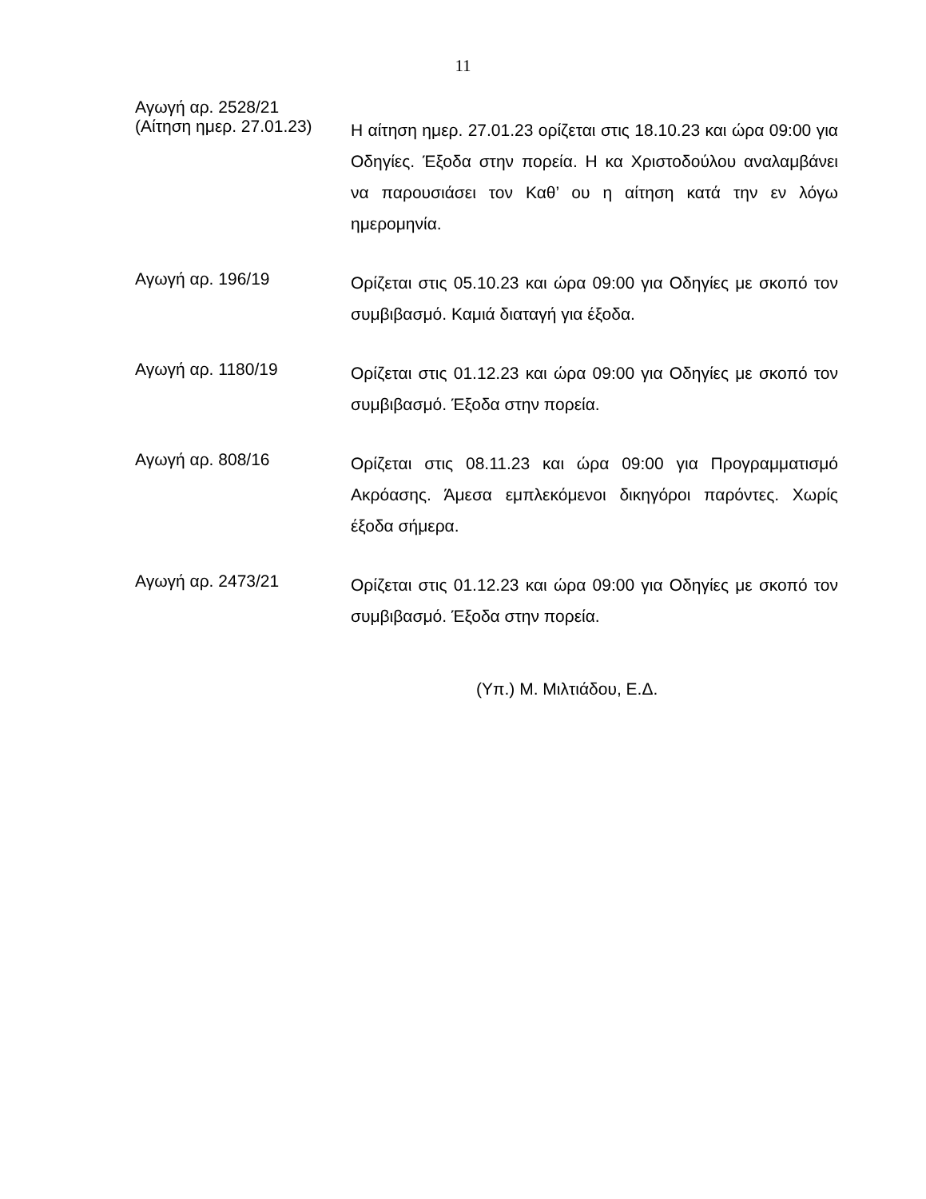11
Αγωγή αρ. 2528/21
(Αίτηση ημερ. 27.01.23)
Η αίτηση ημερ. 27.01.23 ορίζεται στις 18.10.23 και ώρα 09:00 για Οδηγίες. Έξοδα στην πορεία. Η κα Χριστοδούλου αναλαμβάνει να παρουσιάσει τον Καθ’ ου η αίτηση κατά την εν λόγω ημερομηνία.
Αγωγή αρ. 196/19
Ορίζεται στις 05.10.23 και ώρα 09:00 για Οδηγίες με σκοπό τον συμβιβασμό. Καμιά διαταγή για έξοδα.
Αγωγή αρ. 1180/19
Ορίζεται στις 01.12.23 και ώρα 09:00 για Οδηγίες με σκοπό τον συμβιβασμό. Έξοδα στην πορεία.
Αγωγή αρ. 808/16
Ορίζεται στις 08.11.23 και ώρα 09:00 για Προγραμματισμό Ακρόασης. Άμεσα εμπλεκόμενοι δικηγόροι παρόντες. Χωρίς έξοδα σήμερα.
Αγωγή αρ. 2473/21
Ορίζεται στις 01.12.23 και ώρα 09:00 για Οδηγίες με σκοπό τον συμβιβασμό. Έξοδα στην πορεία.
(Υπ.) Μ. Μιλτιάδου, Ε.Δ.